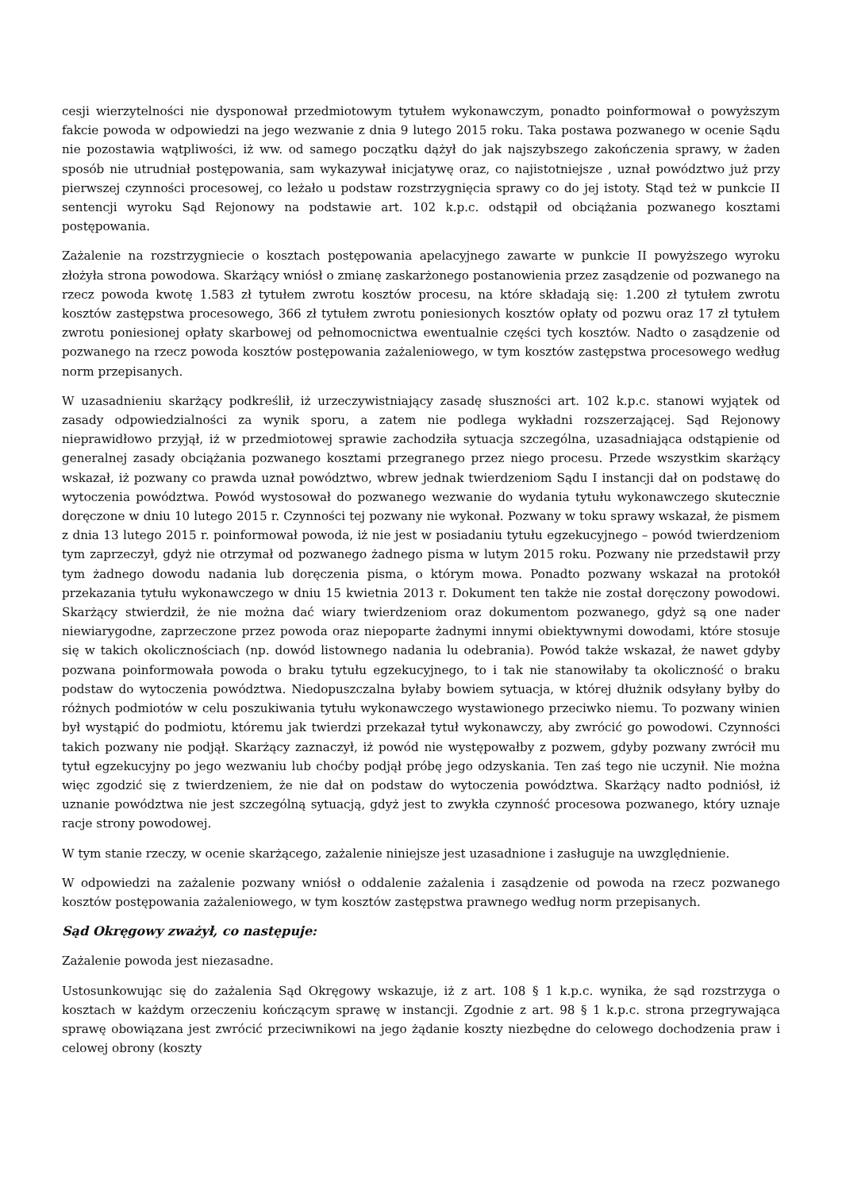cesji wierzytelności nie dysponował przedmiotowym tytułem wykonawczym, ponadto poinformował o powyższym fakcie powoda w odpowiedzi na jego wezwanie z dnia 9 lutego 2015 roku. Taka postawa pozwanego w ocenie Sądu nie pozostawia wątpliwości, iż ww. od samego początku dążył do jak najszybszego zakończenia sprawy, w żaden sposób nie utrudniał postępowania, sam wykazywał inicjatywę oraz, co najistotniejsze , uznał powództwo już przy pierwszej czynności procesowej, co leżało u podstaw rozstrzygnięcia sprawy co do jej istoty. Stąd też w punkcie II sentencji wyroku Sąd Rejonowy na podstawie art. 102 k.p.c. odstąpił od obciążania pozwanego kosztami postępowania.
Zażalenie na rozstrzygniecie o kosztach postępowania apelacyjnego zawarte w punkcie II powyższego wyroku złożyła strona powodowa. Skarżący wniósł o zmianę zaskarżonego postanowienia przez zasądzenie od pozwanego na rzecz powoda kwotę 1.583 zł tytułem zwrotu kosztów procesu, na które składają się: 1.200 zł tytułem zwrotu kosztów zastępstwa procesowego, 366 zł tytułem zwrotu poniesionych kosztów opłaty od pozwu oraz 17 zł tytułem zwrotu poniesionej opłaty skarbowej od pełnomocnictwa ewentualnie części tych kosztów. Nadto o zasądzenie od pozwanego na rzecz powoda kosztów postępowania zażaleniowego, w tym kosztów zastępstwa procesowego według norm przepisanych.
W uzasadnieniu skarżący podkreślił, iż urzeczywistniający zasadę słuszności art. 102 k.p.c. stanowi wyjątek od zasady odpowiedzialności za wynik sporu, a zatem nie podlega wykładni rozszerzającej. Sąd Rejonowy nieprawidłowo przyjął, iż w przedmiotowej sprawie zachodziła sytuacja szczególna, uzasadniająca odstąpienie od generalnej zasady obciążania pozwanego kosztami przegranego przez niego procesu. Przede wszystkim skarżący wskazał, iż pozwany co prawda uznał powództwo, wbrew jednak twierdzeniom Sądu I instancji dał on podstawę do wytoczenia powództwa. Powód wystosował do pozwanego wezwanie do wydania tytułu wykonawczego skutecznie doręczone w dniu 10 lutego 2015 r. Czynności tej pozwany nie wykonał. Pozwany w toku sprawy wskazał, że pismem z dnia 13 lutego 2015 r. poinformował powoda, iż nie jest w posiadaniu tytułu egzekucyjnego – powód twierdzeniom tym zaprzeczył, gdyż nie otrzymał od pozwanego żadnego pisma w lutym 2015 roku. Pozwany nie przedstawił przy tym żadnego dowodu nadania lub doręczenia pisma, o którym mowa. Ponadto pozwany wskazał na protokół przekazania tytułu wykonawczego w dniu 15 kwietnia 2013 r. Dokument ten także nie został doręczony powodowi. Skarżący stwierdził, że nie można dać wiary twierdzeniom oraz dokumentom pozwanego, gdyż są one nader niewiarygodne, zaprzeczone przez powoda oraz niepoparte żadnymi innymi obiektywnymi dowodami, które stosuje się w takich okolicznościach (np. dowód listownego nadania lu odebrania). Powód także wskazał, że nawet gdyby pozwana poinformowała powoda o braku tytułu egzekucyjnego, to i tak nie stanowiłaby ta okoliczność o braku podstaw do wytoczenia powództwa. Niedopuszczalna byłaby bowiem sytuacja, w której dłużnik odsyłany byłby do różnych podmiotów w celu poszukiwania tytułu wykonawczego wystawionego przeciwko niemu. To pozwany winien był wystąpić do podmiotu, któremu jak twierdzi przekazał tytuł wykonawczy, aby zwrócić go powodowi. Czynności takich pozwany nie podjął. Skarżący zaznaczył, iż powód nie występowałby z pozwem, gdyby pozwany zwrócił mu tytuł egzekucyjny po jego wezwaniu lub choćby podjął próbę jego odzyskania. Ten zaś tego nie uczynił. Nie można więc zgodzić się z twierdzeniem, że nie dał on podstaw do wytoczenia powództwa. Skarżący nadto podniósł, iż uznanie powództwa nie jest szczególną sytuacją, gdyż jest to zwykła czynność procesowa pozwanego, który uznaje racje strony powodowej.
W tym stanie rzeczy, w ocenie skarżącego, zażalenie niniejsze jest uzasadnione i zasługuje na uwzględnienie.
W odpowiedzi na zażalenie pozwany wniósł o oddalenie zażalenia i zasądzenie od powoda na rzecz pozwanego kosztów postępowania zażaleniowego, w tym kosztów zastępstwa prawnego według norm przepisanych.
Sąd Okręgowy zważył, co następuje:
Zażalenie powoda jest niezasadne.
Ustosunkowując się do zażalenia Sąd Okręgowy wskazuje, iż z art. 108 § 1 k.p.c. wynika, że sąd rozstrzyga o kosztach w każdym orzeczeniu kończącym sprawę w instancji. Zgodnie z art. 98 § 1 k.p.c. strona przegrywająca sprawę obowiązana jest zwrócić przeciwnikowi na jego żądanie koszty niezbędne do celowego dochodzenia praw i celowej obrony (koszty